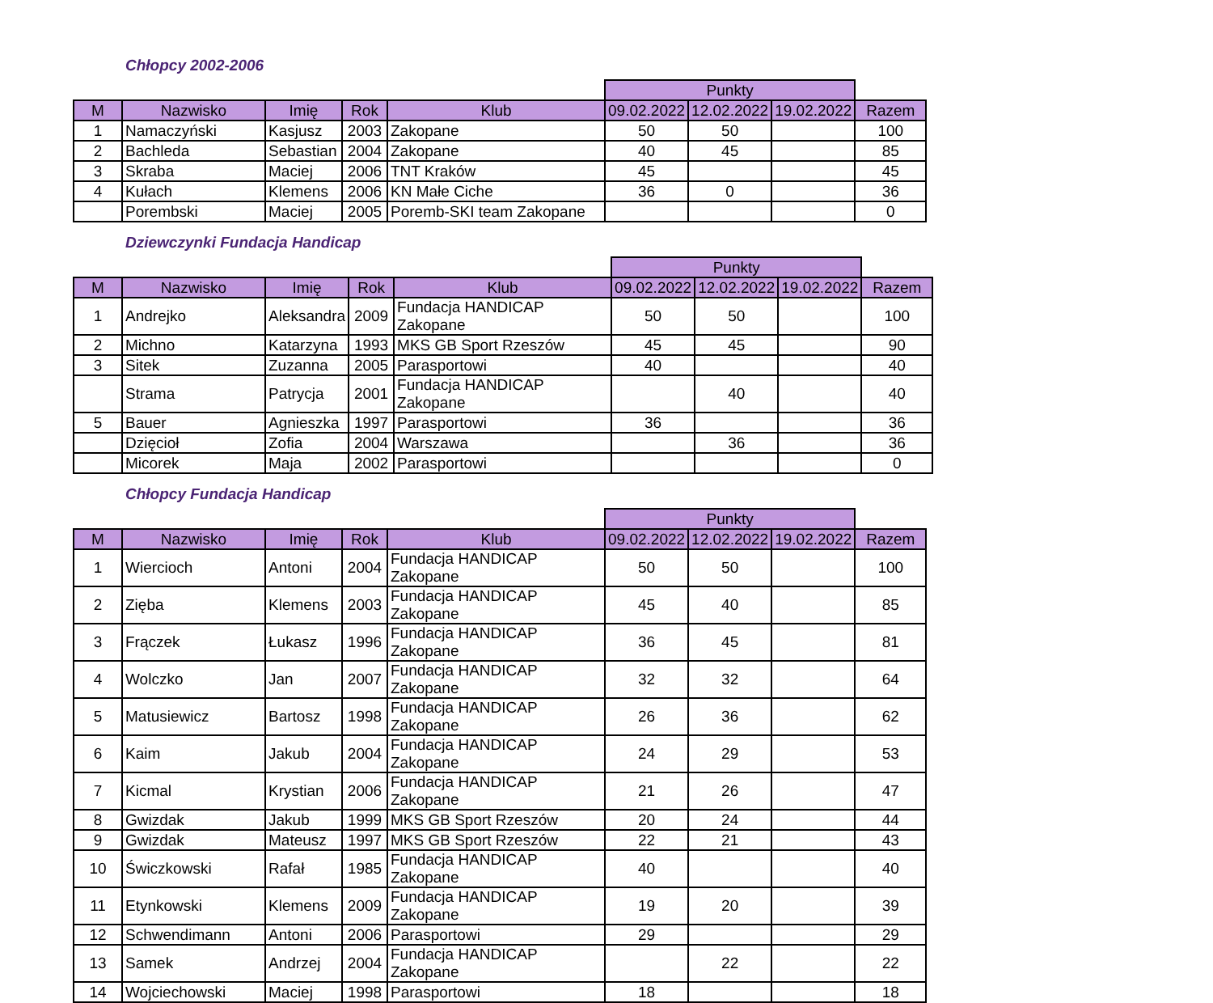Chłopcy 2002-2006
| | | | | | Punkty | | | |
| --- | --- | --- | --- | --- | --- | --- | --- | --- |
| M | Nazwisko | Imię | Rok | Klub | 09.02.2022 | 12.02.2022 | 19.02.2022 | Razem |
| 1 | Namaczyński | Kasjusz | 2003 | Zakopane | 50 | 50 | | 100 |
| 2 | Bachleda | Sebastian | 2004 | Zakopane | 40 | 45 | | 85 |
| 3 | Skraba | Maciej | 2006 | TNT Kraków | 45 | | | 45 |
| 4 | Kułach | Klemens | 2006 | KN Małe Ciche | 36 | 0 | | 36 |
| | Porembski | Maciej | 2005 | Poremb-SKI team Zakopane | | | | 0 |
Dziewczynki Fundacja Handicap
| | | | | | Punkty | | | |
| --- | --- | --- | --- | --- | --- | --- | --- | --- |
| M | Nazwisko | Imię | Rok | Klub | 09.02.2022 | 12.02.2022 | 19.02.2022 | Razem |
| 1 | Andrejko | Aleksandra | 2009 | Fundacja HANDICAP Zakopane | 50 | 50 | | 100 |
| 2 | Michno | Katarzyna | 1993 | MKS GB Sport Rzeszów | 45 | 45 | | 90 |
| 3 | Sitek | Zuzanna | 2005 | Parasportowi | 40 | | | 40 |
| | Strama | Patrycja | 2001 | Fundacja HANDICAP Zakopane | | 40 | | 40 |
| 5 | Bauer | Agnieszka | 1997 | Parasportowi | 36 | | | 36 |
| | Dzięcioł | Zofia | 2004 | Warszawa | | 36 | | 36 |
| | Micorek | Maja | 2002 | Parasportowi | | | | 0 |
Chłopcy Fundacja Handicap
| | | | | | Punkty | | | |
| --- | --- | --- | --- | --- | --- | --- | --- | --- |
| M | Nazwisko | Imię | Rok | Klub | 09.02.2022 | 12.02.2022 | 19.02.2022 | Razem |
| 1 | Wiercioch | Antoni | 2004 | Fundacja HANDICAP Zakopane | 50 | 50 | | 100 |
| 2 | Zięba | Klemens | 2003 | Fundacja HANDICAP Zakopane | 45 | 40 | | 85 |
| 3 | Frączek | Łukasz | 1996 | Fundacja HANDICAP Zakopane | 36 | 45 | | 81 |
| 4 | Wolczko | Jan | 2007 | Fundacja HANDICAP Zakopane | 32 | 32 | | 64 |
| 5 | Matusiewicz | Bartosz | 1998 | Fundacja HANDICAP Zakopane | 26 | 36 | | 62 |
| 6 | Kaim | Jakub | 2004 | Fundacja HANDICAP Zakopane | 24 | 29 | | 53 |
| 7 | Kicmal | Krystian | 2006 | Fundacja HANDICAP Zakopane | 21 | 26 | | 47 |
| 8 | Gwizdak | Jakub | 1999 | MKS GB Sport Rzeszów | 20 | 24 | | 44 |
| 9 | Gwizdak | Mateusz | 1997 | MKS GB Sport Rzeszów | 22 | 21 | | 43 |
| 10 | Świczkowski | Rafał | 1985 | Fundacja HANDICAP Zakopane | 40 | | | 40 |
| 11 | Etynkowski | Klemens | 2009 | Fundacja HANDICAP Zakopane | 19 | 20 | | 39 |
| 12 | Schwendimann | Antoni | 2006 | Parasportowi | 29 | | | 29 |
| 13 | Samek | Andrzej | 2004 | Fundacja HANDICAP Zakopane | | 22 | | 22 |
| 14 | Wojciechowski | Maciej | 1998 | Parasportowi | 18 | | | 18 |